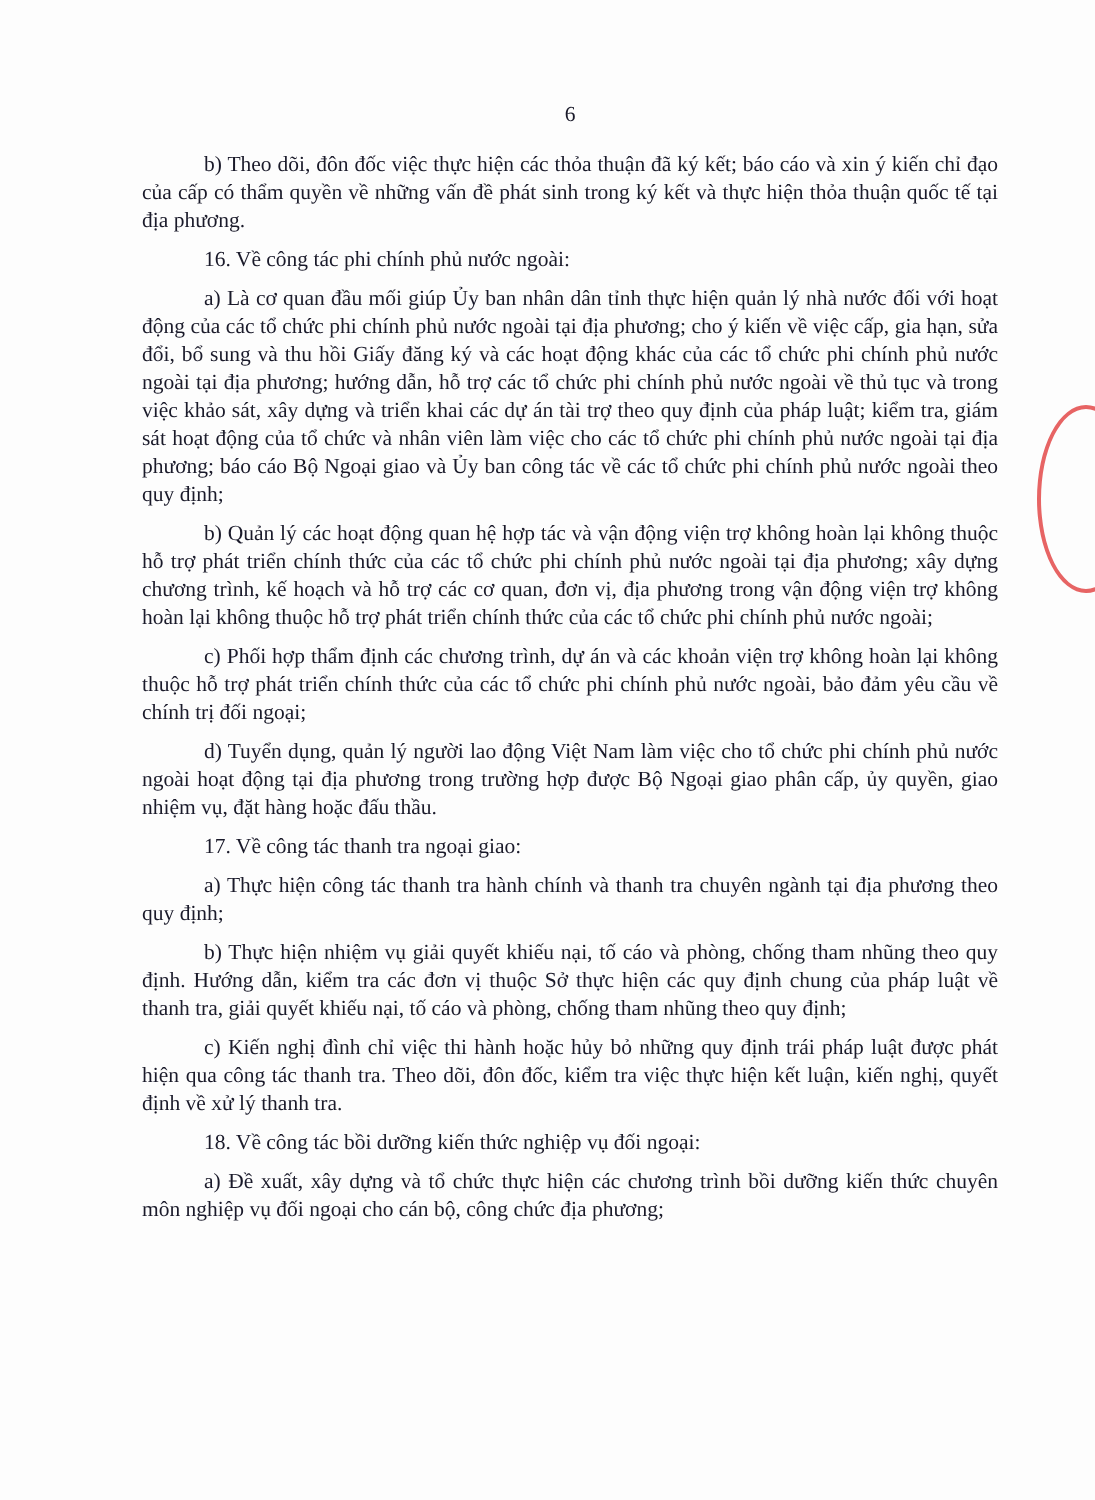6
b) Theo dõi, đôn đốc việc thực hiện các thỏa thuận đã ký kết; báo cáo và xin ý kiến chỉ đạo của cấp có thẩm quyền về những vấn đề phát sinh trong ký kết và thực hiện thỏa thuận quốc tế tại địa phương.
16. Về công tác phi chính phủ nước ngoài:
a) Là cơ quan đầu mối giúp Ủy ban nhân dân tỉnh thực hiện quản lý nhà nước đối với hoạt động của các tổ chức phi chính phủ nước ngoài tại địa phương; cho ý kiến về việc cấp, gia hạn, sửa đổi, bổ sung và thu hồi Giấy đăng ký và các hoạt động khác của các tổ chức phi chính phủ nước ngoài tại địa phương; hướng dẫn, hỗ trợ các tổ chức phi chính phủ nước ngoài về thủ tục và trong việc khảo sát, xây dựng và triển khai các dự án tài trợ theo quy định của pháp luật; kiểm tra, giám sát hoạt động của tổ chức và nhân viên làm việc cho các tổ chức phi chính phủ nước ngoài tại địa phương; báo cáo Bộ Ngoại giao và Ủy ban công tác về các tổ chức phi chính phủ nước ngoài theo quy định;
b) Quản lý các hoạt động quan hệ hợp tác và vận động viện trợ không hoàn lại không thuộc hỗ trợ phát triển chính thức của các tổ chức phi chính phủ nước ngoài tại địa phương; xây dựng chương trình, kế hoạch và hỗ trợ các cơ quan, đơn vị, địa phương trong vận động viện trợ không hoàn lại không thuộc hỗ trợ phát triển chính thức của các tổ chức phi chính phủ nước ngoài;
c) Phối hợp thẩm định các chương trình, dự án và các khoản viện trợ không hoàn lại không thuộc hỗ trợ phát triển chính thức của các tổ chức phi chính phủ nước ngoài, bảo đảm yêu cầu về chính trị đối ngoại;
d) Tuyển dụng, quản lý người lao động Việt Nam làm việc cho tổ chức phi chính phủ nước ngoài hoạt động tại địa phương trong trường hợp được Bộ Ngoại giao phân cấp, ủy quyền, giao nhiệm vụ, đặt hàng hoặc đấu thầu.
17. Về công tác thanh tra ngoại giao:
a) Thực hiện công tác thanh tra hành chính và thanh tra chuyên ngành tại địa phương theo quy định;
b) Thực hiện nhiệm vụ giải quyết khiếu nại, tố cáo và phòng, chống tham nhũng theo quy định. Hướng dẫn, kiểm tra các đơn vị thuộc Sở thực hiện các quy định chung của pháp luật về thanh tra, giải quyết khiếu nại, tố cáo và phòng, chống tham nhũng theo quy định;
c) Kiến nghị đình chỉ việc thi hành hoặc hủy bỏ những quy định trái pháp luật được phát hiện qua công tác thanh tra. Theo dõi, đôn đốc, kiểm tra việc thực hiện kết luận, kiến nghị, quyết định về xử lý thanh tra.
18. Về công tác bồi dưỡng kiến thức nghiệp vụ đối ngoại:
a) Đề xuất, xây dựng và tổ chức thực hiện các chương trình bồi dưỡng kiến thức chuyên môn nghiệp vụ đối ngoại cho cán bộ, công chức địa phương;